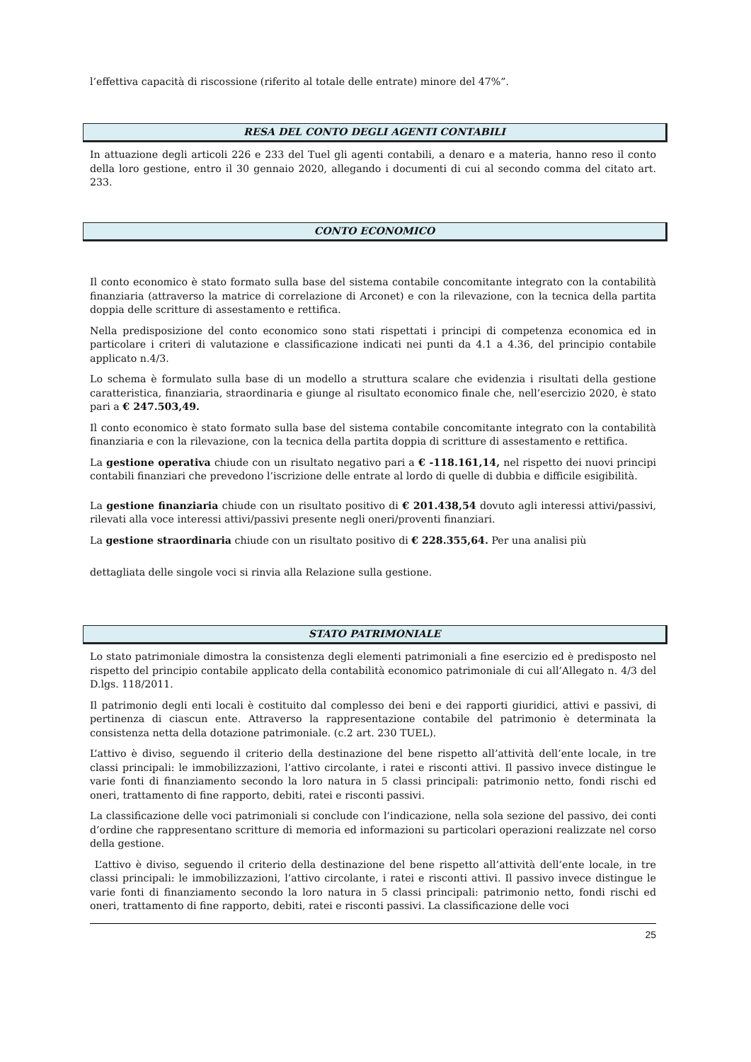l’effettiva capacità di riscossione (riferito al totale delle entrate) minore del 47%”.
RESA DEL CONTO DEGLI AGENTI CONTABILI
In attuazione degli articoli 226 e 233 del Tuel gli agenti contabili, a denaro e a materia, hanno reso il conto della loro gestione, entro il 30 gennaio 2020, allegando i documenti di cui al secondo comma del citato art. 233.
CONTO ECONOMICO
Il conto economico è stato formato sulla base del sistema contabile concomitante integrato con la contabilità finanziaria (attraverso la matrice di correlazione di Arconet) e con la rilevazione, con la tecnica della partita doppia delle scritture di assestamento e rettifica.
Nella predisposizione del conto economico sono stati rispettati i principi di competenza economica ed in particolare i criteri di valutazione e classificazione indicati nei punti da 4.1 a 4.36, del principio contabile applicato n.4/3.
Lo schema è formulato sulla base di un modello a struttura scalare che evidenzia i risultati della gestione caratteristica, finanziaria, straordinaria e giunge al risultato economico finale che, nell’esercizio 2020, è stato pari a € 247.503,49.
Il conto economico è stato formato sulla base del sistema contabile concomitante integrato con la contabilità finanziaria e con la rilevazione, con la tecnica della partita doppia di scritture di assestamento e rettifica.
La gestione operativa chiude con un risultato negativo pari a € -118.161,14, nel rispetto dei nuovi principi contabili finanziari che prevedono l’iscrizione delle entrate al lordo di quelle di dubbia e difficile esigibilità.
La gestione finanziaria chiude con un risultato positivo di € 201.438,54 dovuto agli interessi attivi/passivi, rilevati alla voce interessi attivi/passivi presente negli oneri/proventi finanziari.
La gestione straordinaria chiude con un risultato positivo di € 228.355,64. Per una analisi più
dettagliata delle singole voci si rinvia alla Relazione sulla gestione.
STATO PATRIMONIALE
Lo stato patrimoniale dimostra la consistenza degli elementi patrimoniali a fine esercizio ed è predisposto nel rispetto del principio contabile applicato della contabilità economico patrimoniale di cui all’Allegato n. 4/3 del D.lgs. 118/2011.
Il patrimonio degli enti locali è costituito dal complesso dei beni e dei rapporti giuridici, attivi e passivi, di pertinenza di ciascun ente. Attraverso la rappresentazione contabile del patrimonio è determinata la consistenza netta della dotazione patrimoniale. (c.2 art. 230 TUEL).
L’attivo è diviso, seguendo il criterio della destinazione del bene rispetto all’attività dell’ente locale, in tre classi principali: le immobilizzazioni, l’attivo circolante, i ratei e risconti attivi. Il passivo invece distingue le varie fonti di finanziamento secondo la loro natura in 5 classi principali: patrimonio netto, fondi rischi ed oneri, trattamento di fine rapporto, debiti, ratei e risconti passivi.
La classificazione delle voci patrimoniali si conclude con l’indicazione, nella sola sezione del passivo, dei conti d’ordine che rappresentano scritture di memoria ed informazioni su particolari operazioni realizzate nel corso della gestione.
L’attivo è diviso, seguendo il criterio della destinazione del bene rispetto all’attività dell’ente locale, in tre classi principali: le immobilizzazioni, l’attivo circolante, i ratei e risconti attivi. Il passivo invece distingue le varie fonti di finanziamento secondo la loro natura in 5 classi principali: patrimonio netto, fondi rischi ed oneri, trattamento di fine rapporto, debiti, ratei e risconti passivi. La classificazione delle voci
25